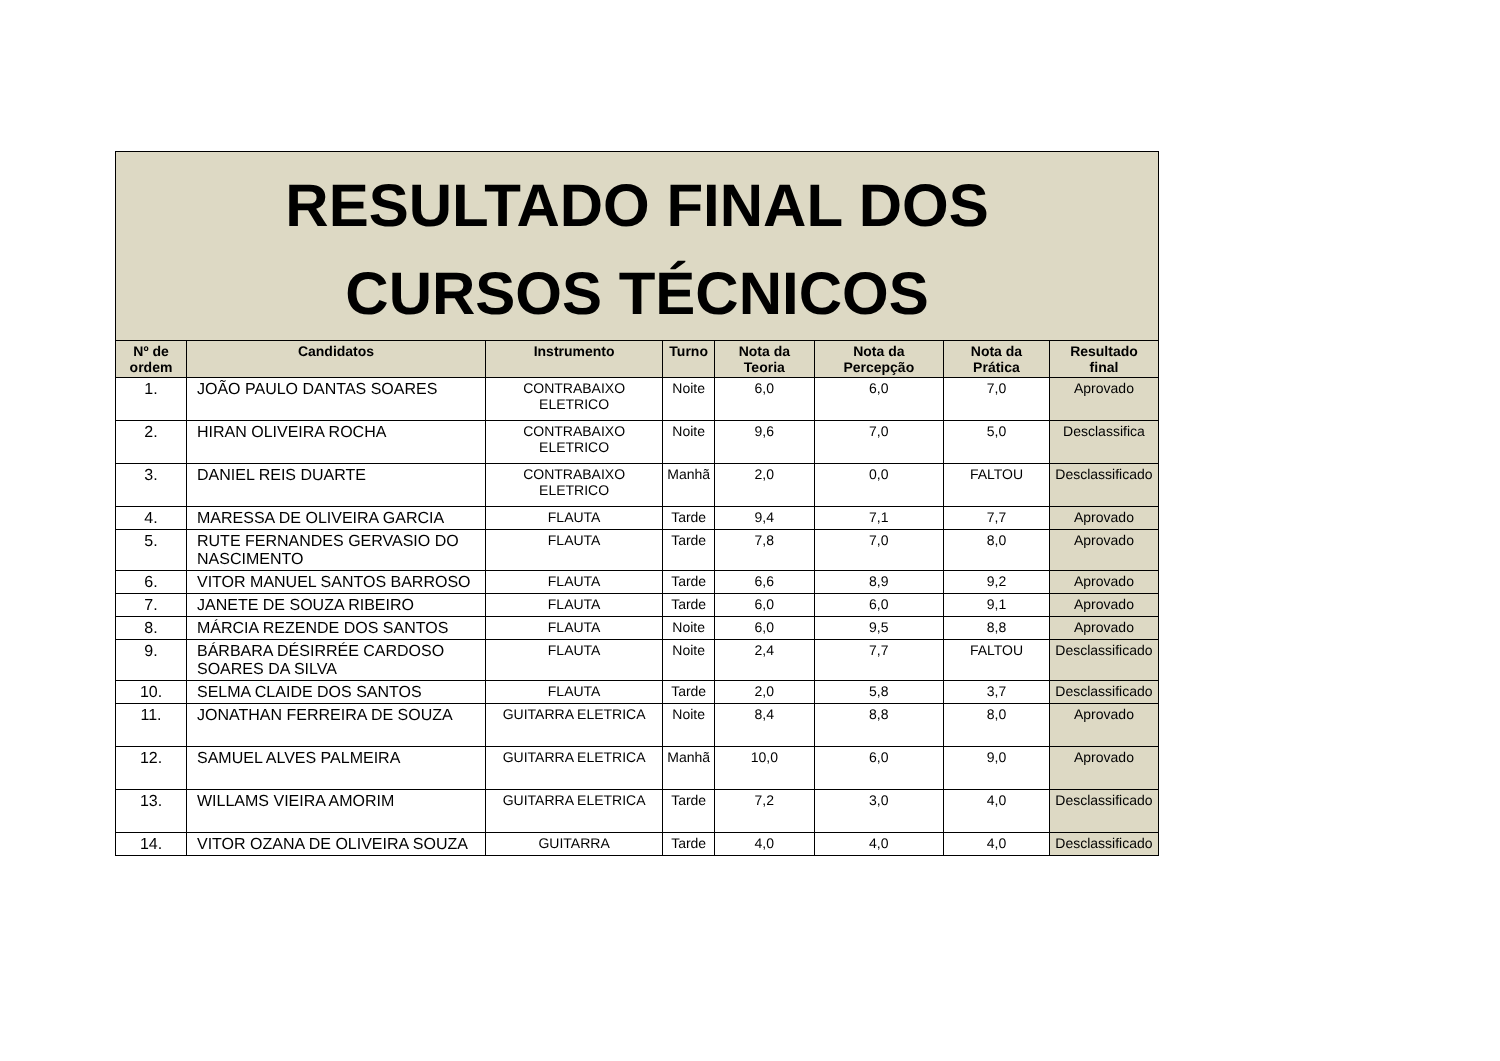| RESULTADO FINAL DOS CURSOS TÉCNICOS | | | | | | | |
| --- | --- | --- | --- | --- | --- | --- | --- |
| Nº de ordem | Candidatos | Instrumento | Turno | Nota da Teoria | Nota da Percepção | Nota da Prática | Resultado final |
| 1. | JOÃO PAULO DANTAS SOARES | CONTRABAIXO ELETRICO | Noite | 6,0 | 6,0 | 7,0 | Aprovado |
| 2. | HIRAN OLIVEIRA ROCHA | CONTRABAIXO ELETRICO | Noite | 9,6 | 7,0 | 5,0 | Desclassifica |
| 3. | DANIEL REIS DUARTE | CONTRABAIXO ELETRICO | Manhã | 2,0 | 0,0 | FALTOU | Desclassificado |
| 4. | MARESSA DE OLIVEIRA GARCIA | FLAUTA | Tarde | 9,4 | 7,1 | 7,7 | Aprovado |
| 5. | RUTE FERNANDES GERVASIO DO NASCIMENTO | FLAUTA | Tarde | 7,8 | 7,0 | 8,0 | Aprovado |
| 6. | VITOR MANUEL SANTOS BARROSO | FLAUTA | Tarde | 6,6 | 8,9 | 9,2 | Aprovado |
| 7. | JANETE DE SOUZA RIBEIRO | FLAUTA | Tarde | 6,0 | 6,0 | 9,1 | Aprovado |
| 8. | MÁRCIA REZENDE DOS SANTOS | FLAUTA | Noite | 6,0 | 9,5 | 8,8 | Aprovado |
| 9. | BÁRBARA DÉSIRRÉE CARDOSO SOARES DA SILVA | FLAUTA | Noite | 2,4 | 7,7 | FALTOU | Desclassificado |
| 10. | SELMA CLAIDE DOS SANTOS | FLAUTA | Tarde | 2,0 | 5,8 | 3,7 | Desclassificado |
| 11. | JONATHAN FERREIRA DE SOUZA | GUITARRA ELETRICA | Noite | 8,4 | 8,8 | 8,0 | Aprovado |
| 12. | SAMUEL ALVES PALMEIRA | GUITARRA ELETRICA | Manhã | 10,0 | 6,0 | 9,0 | Aprovado |
| 13. | WILLAMS VIEIRA AMORIM | GUITARRA ELETRICA | Tarde | 7,2 | 3,0 | 4,0 | Desclassificado |
| 14. | VITOR OZANA DE OLIVEIRA SOUZA | GUITARRA | Tarde | 4,0 | 4,0 | 4,0 | Desclassificado |